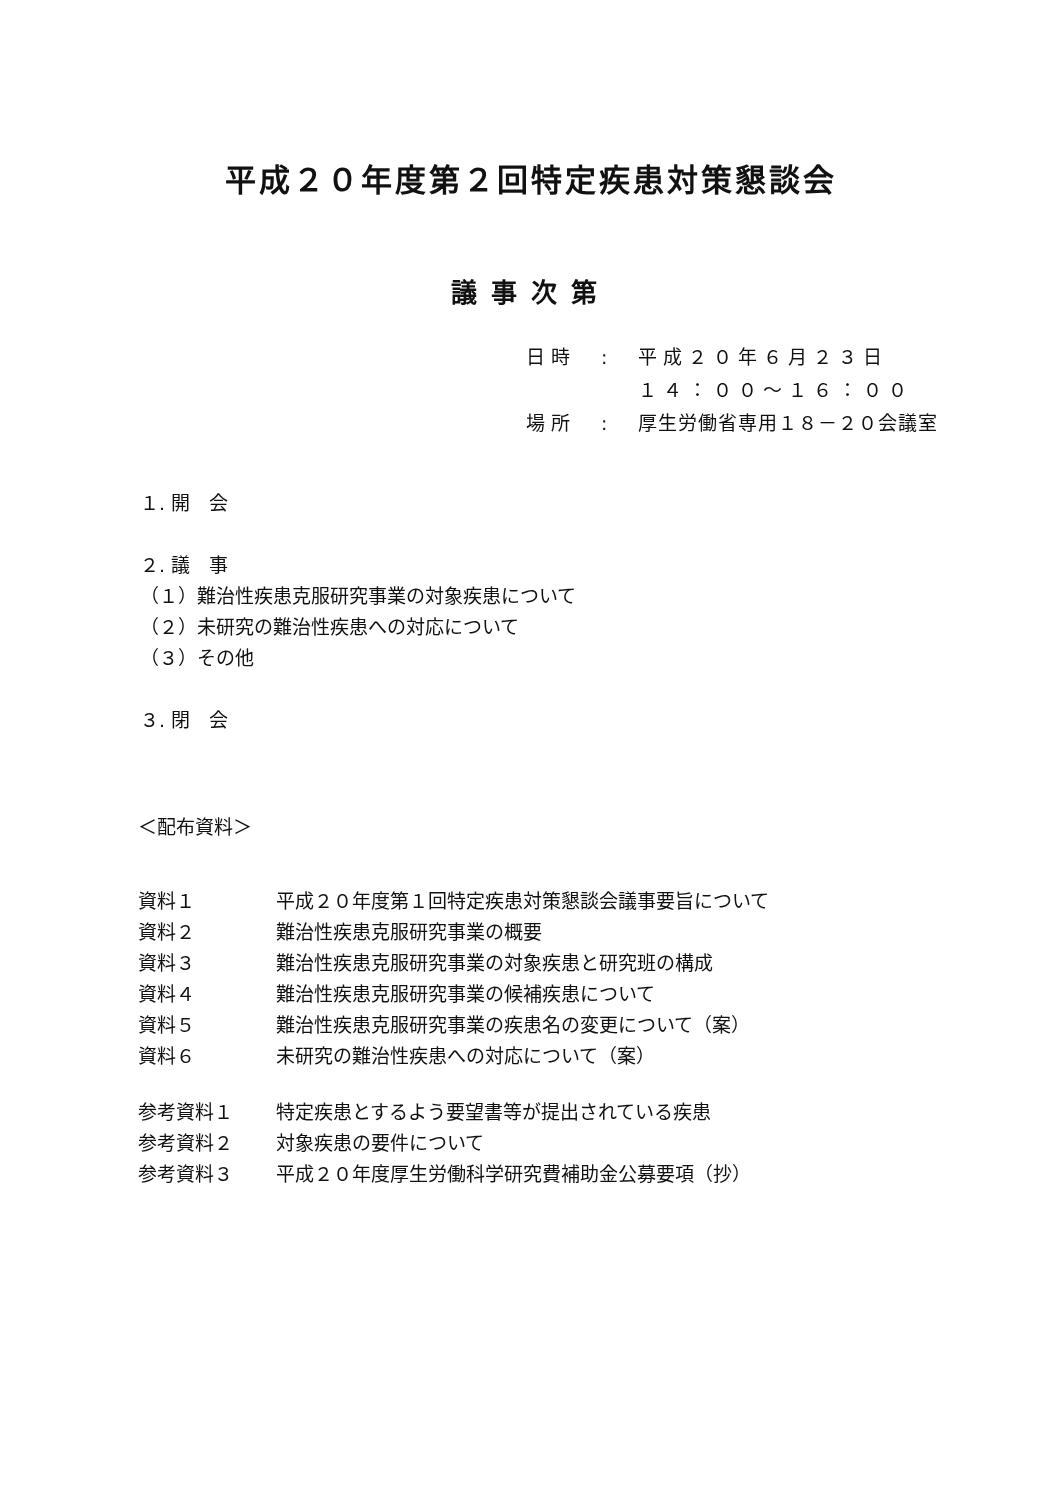平成２０年度第２回特定疾患対策懇談会
議事次第
| 日時 : | 平成２０年６月２３日 |
| | １４：００～１６：００ |
| 場所 : | 厚生労働省専用１８－２０会議室 |
１. 開　会
２. 議　事
（１）難治性疾患克服研究事業の対象疾患について
（２）未研究の難治性疾患への対応について
（３）その他
３. 閉　会
＜配布資料＞
| 資料１ | 平成２０年度第１回特定疾患対策懇談会議事要旨について |
| 資料２ | 難治性疾患克服研究事業の概要 |
| 資料３ | 難治性疾患克服研究事業の対象疾患と研究班の構成 |
| 資料４ | 難治性疾患克服研究事業の候補疾患について |
| 資料５ | 難治性疾患克服研究事業の疾患名の変更について（案） |
| 資料６ | 未研究の難治性疾患への対応について（案） |
| 参考資料１ | 特定疾患とするよう要望書等が提出されている疾患 |
| 参考資料２ | 対象疾患の要件について |
| 参考資料３ | 平成２０年度厚生労働科学研究費補助金公募要項（抄） |